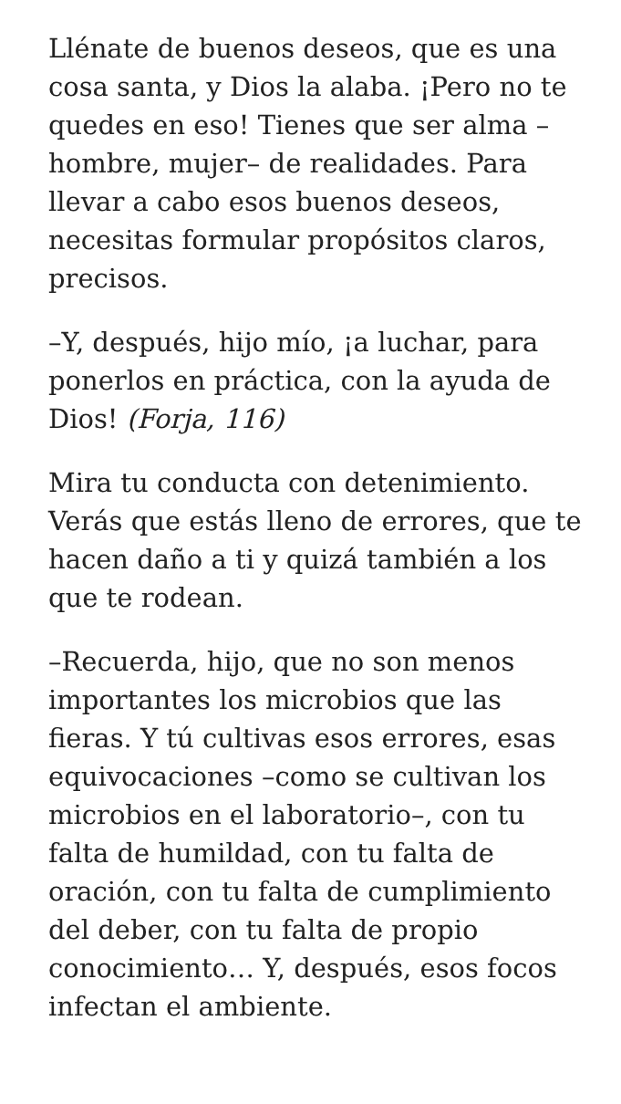Llénate de buenos deseos, que es una cosa santa, y Dios la alaba. ¡Pero no te quedes en eso! Tienes que ser alma –hombre, mujer– de realidades. Para llevar a cabo esos buenos deseos, necesitas formular propósitos claros, precisos.
–Y, después, hijo mío, ¡a luchar, para ponerlos en práctica, con la ayuda de Dios! (Forja, 116)
Mira tu conducta con detenimiento. Verás que estás lleno de errores, que te hacen daño a ti y quizá también a los que te rodean.
–Recuerda, hijo, que no son menos importantes los microbios que las fieras. Y tú cultivas esos errores, esas equivocaciones –como se cultivan los microbios en el laboratorio–, con tu falta de humildad, con tu falta de oración, con tu falta de cumplimiento del deber, con tu falta de propio conocimiento… Y, después, esos focos infectan el ambiente.